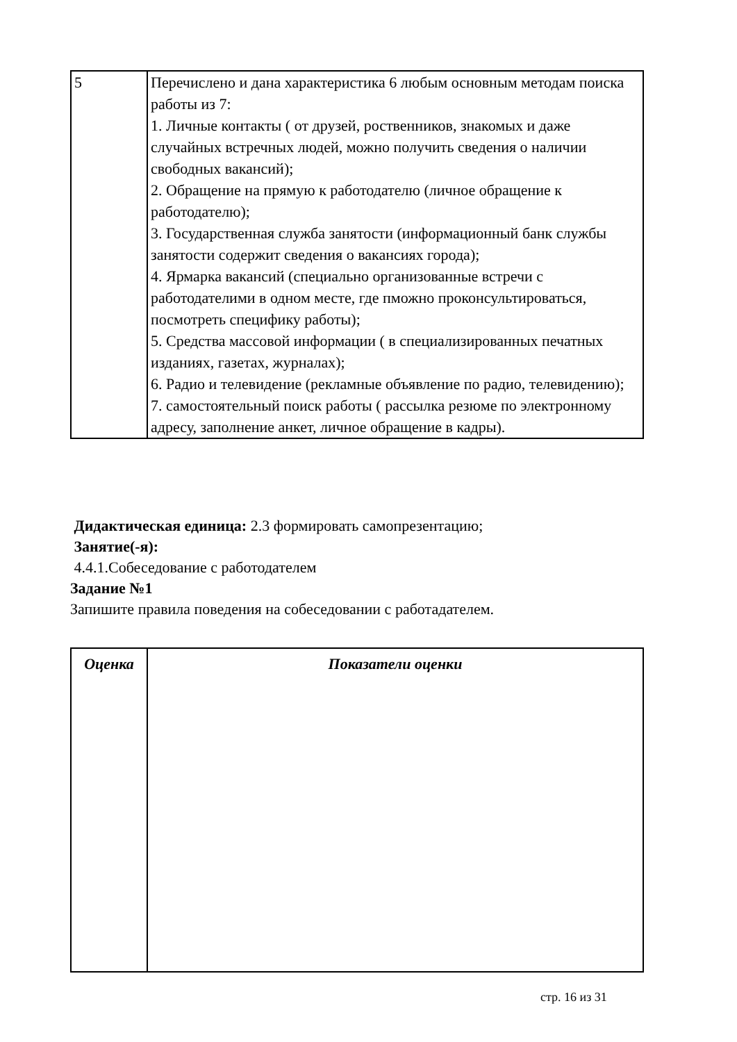| 5 | Перечислено и дана характеристика 6 любым основным методам поиска работы из 7: 1. Личные контакты ( от друзей, роственников, знакомых и даже случайных встречных людей, можно получить сведения о наличии свободных вакансий); 2. Обращение на прямую к работодателю (личное обращение к работодателю); 3. Государственная служба занятости (информационный банк службы занятости содержит сведения о вакансиях города); 4. Ярмарка вакансий (специально организованные встречи с работодателими в одном месте, где пможно проконсультироваться, посмотреть специфику работы); 5. Средства массовой информации ( в специализированных печатных изданиях, газетах, журналах); 6. Радио и телевидение (рекламные объявление по радио, телевидению); 7. самостоятельный поиск работы ( рассылка резюме по электронному адресу, заполнение анкет, личное обращение в кадры). |
Дидактическая единица: 2.3 формировать самопрезентацию;
Занятие(-я):
4.4.1.Собеседование с работодателем
Задание №1
Запишите правила поведения на собеседовании с работадателем.
| Оценка | Показатели оценки |
| --- | --- |
стр. 16 из 31